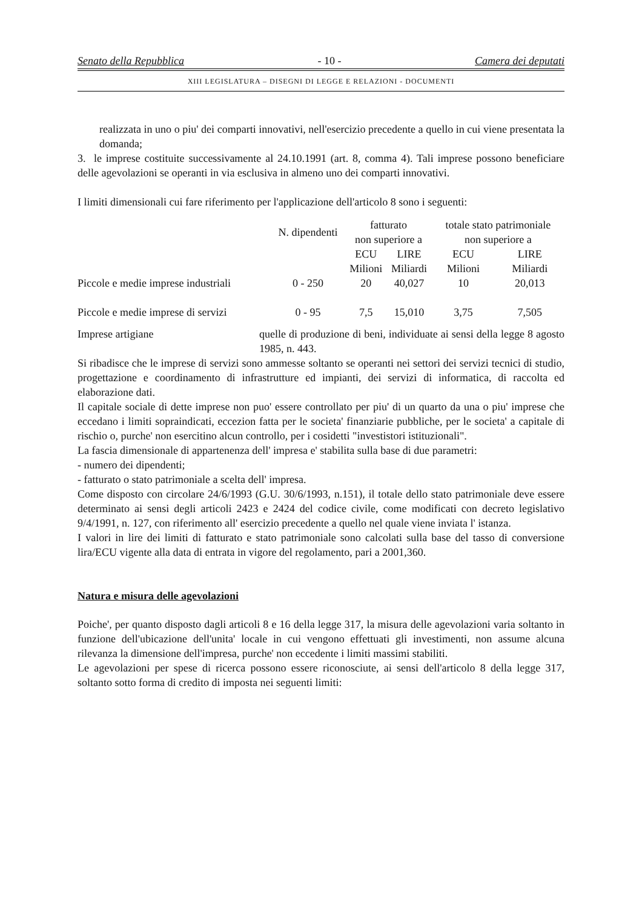Senato della Repubblica - 10 - Camera dei deputati
XIII LEGISLATURA – DISEGNI DI LEGGE E RELAZIONI - DOCUMENTI
realizzata in uno o piu' dei comparti innovativi, nell'esercizio precedente a quello in cui viene presentata la domanda;
3. le imprese costituite successivamente al 24.10.1991 (art. 8, comma 4). Tali imprese possono beneficiare delle agevolazioni se operanti in via esclusiva in almeno uno dei comparti innovativi.
I limiti dimensionali cui fare riferimento per l'applicazione dell'articolo 8 sono i seguenti:
| | N. dipendenti | fatturato non superiore a | | totale stato patrimoniale non superiore a | |
| | | ECU Milioni | LIRE Miliardi | ECU Milioni | LIRE Miliardi |
| Piccole e medie imprese industriali | 0 - 250 | 20 | 40,027 | 10 | 20,013 |
| Piccole e medie imprese di servizi | 0 - 95 | 7,5 | 15,010 | 3,75 | 7,505 |
Imprese artigiane quelle di produzione di beni, individuate ai sensi della legge 8 agosto 1985, n. 443.
Si ribadisce che le imprese di servizi sono ammesse soltanto se operanti nei settori dei servizi tecnici di studio, progettazione e coordinamento di infrastrutture ed impianti, dei servizi di informatica, di raccolta ed elaborazione dati.
Il capitale sociale di dette imprese non puo' essere controllato per piu' di un quarto da una o piu' imprese che eccedano i limiti sopraindicati, eccezion fatta per le societa' finanziarie pubbliche, per le societa' a capitale di rischio o, purche' non esercitino alcun controllo, per i cosidetti "investistori istituzionali".
La fascia dimensionale di appartenenza dell' impresa e' stabilita sulla base di due parametri:
- numero dei dipendenti;
- fatturato o stato patrimoniale a scelta dell' impresa.
Come disposto con circolare 24/6/1993 (G.U. 30/6/1993, n.151), il totale dello stato patrimoniale deve essere determinato ai sensi degli articoli 2423 e 2424 del codice civile, come modificati con decreto legislativo 9/4/1991, n. 127, con riferimento all' esercizio precedente a quello nel quale viene inviata l' istanza.
I valori in lire dei limiti di fatturato e stato patrimoniale sono calcolati sulla base del tasso di conversione lira/ECU vigente alla data di entrata in vigore del regolamento, pari a 2001,360.
Natura e misura delle agevolazioni
Poiche', per quanto disposto dagli articoli 8 e 16 della legge 317, la misura delle agevolazioni varia soltanto in funzione dell'ubicazione dell'unita' locale in cui vengono effettuati gli investimenti, non assume alcuna rilevanza la dimensione dell'impresa, purche' non eccedente i limiti massimi stabiliti.
Le agevolazioni per spese di ricerca possono essere riconosciute, ai sensi dell'articolo 8 della legge 317, soltanto sotto forma di credito di imposta nei seguenti limiti: